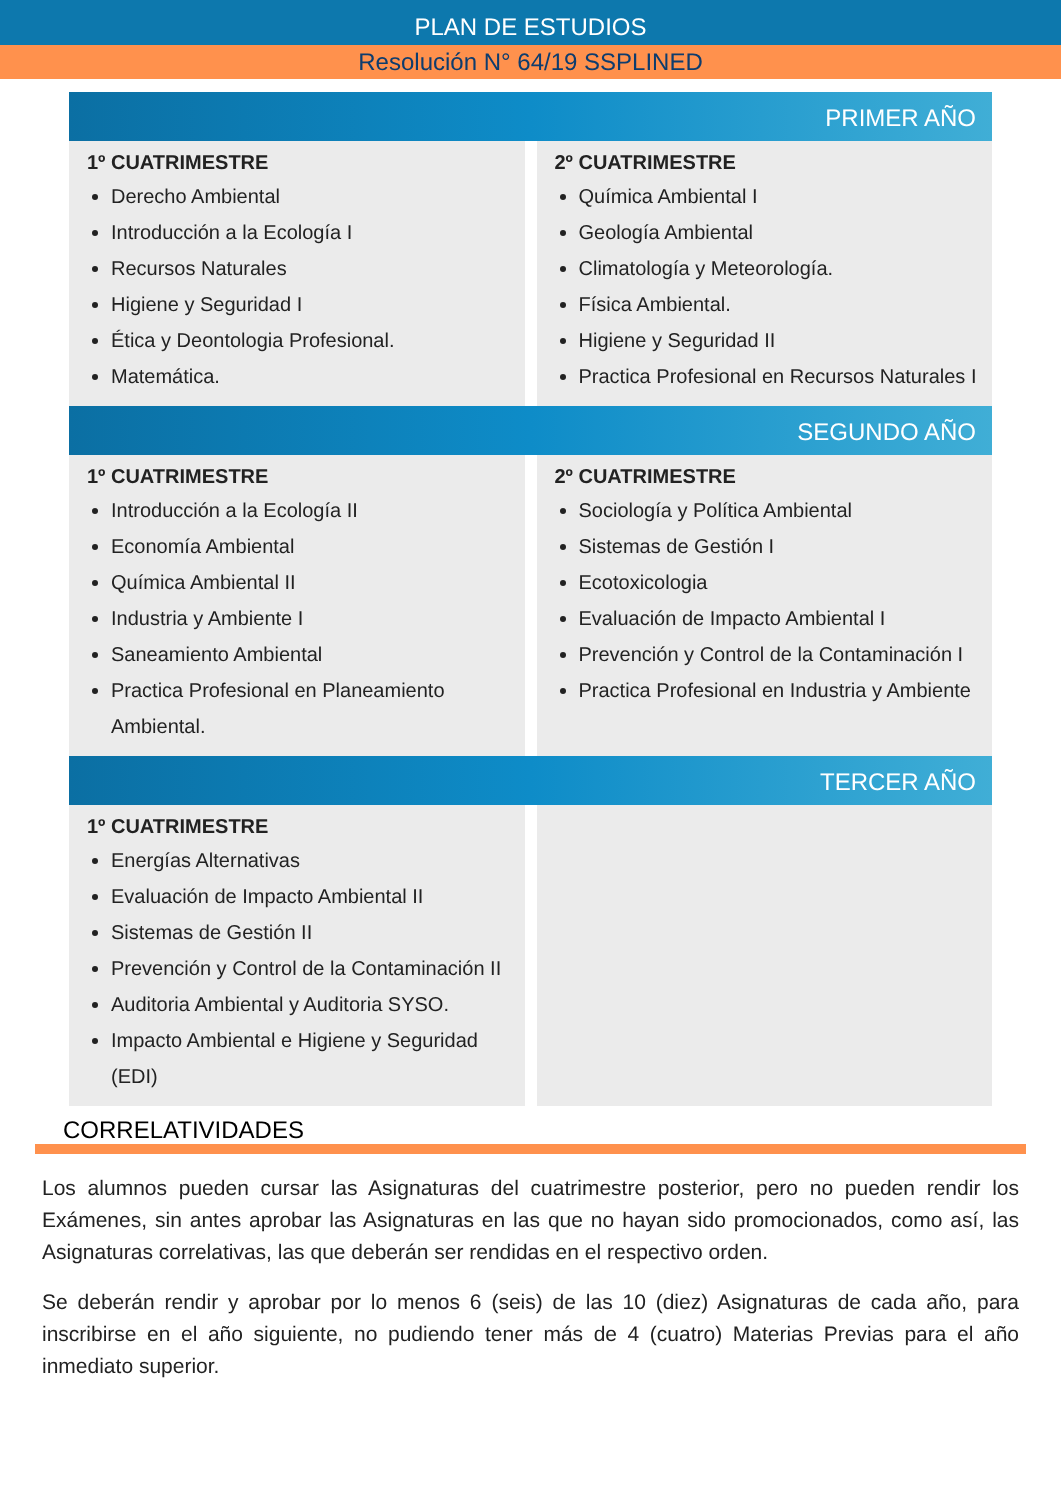PLAN DE ESTUDIOS
Resolución N° 64/19 SSPLINED
PRIMER AÑO
1º CUATRIMESTRE
Derecho Ambiental
Introducción a la Ecología I
Recursos Naturales
Higiene y Seguridad I
Ética y Deontologia Profesional.
Matemática.
2º CUATRIMESTRE
Química Ambiental I
Geología Ambiental
Climatología y Meteorología.
Física Ambiental.
Higiene y Seguridad II
Practica Profesional en Recursos Naturales I
SEGUNDO AÑO
1º CUATRIMESTRE
Introducción a la Ecología II
Economía Ambiental
Química Ambiental II
Industria y Ambiente I
Saneamiento Ambiental
Practica Profesional en Planeamiento Ambiental.
2º CUATRIMESTRE
Sociología y Política Ambiental
Sistemas de Gestión I
Ecotoxicologia
Evaluación de Impacto Ambiental I
Prevención y Control de la Contaminación I
Practica Profesional en Industria y Ambiente
TERCER AÑO
1º CUATRIMESTRE
Energías Alternativas
Evaluación de Impacto Ambiental II
Sistemas de Gestión II
Prevención y Control de la Contaminación II
Auditoria Ambiental y Auditoria SYSO.
Impacto Ambiental e Higiene y Seguridad (EDI)
CORRELATIVIDADES
Los alumnos pueden cursar las Asignaturas del cuatrimestre posterior, pero no pueden rendir los Exámenes, sin antes aprobar las Asignaturas en las que no hayan sido promocionados, como así, las Asignaturas correlativas, las que deberán ser rendidas en el respectivo orden.
Se deberán rendir y aprobar por lo menos 6 (seis) de las 10 (diez) Asignaturas de cada año, para inscribirse en el año siguiente, no pudiendo tener más de 4 (cuatro) Materias Previas para el año inmediato superior.